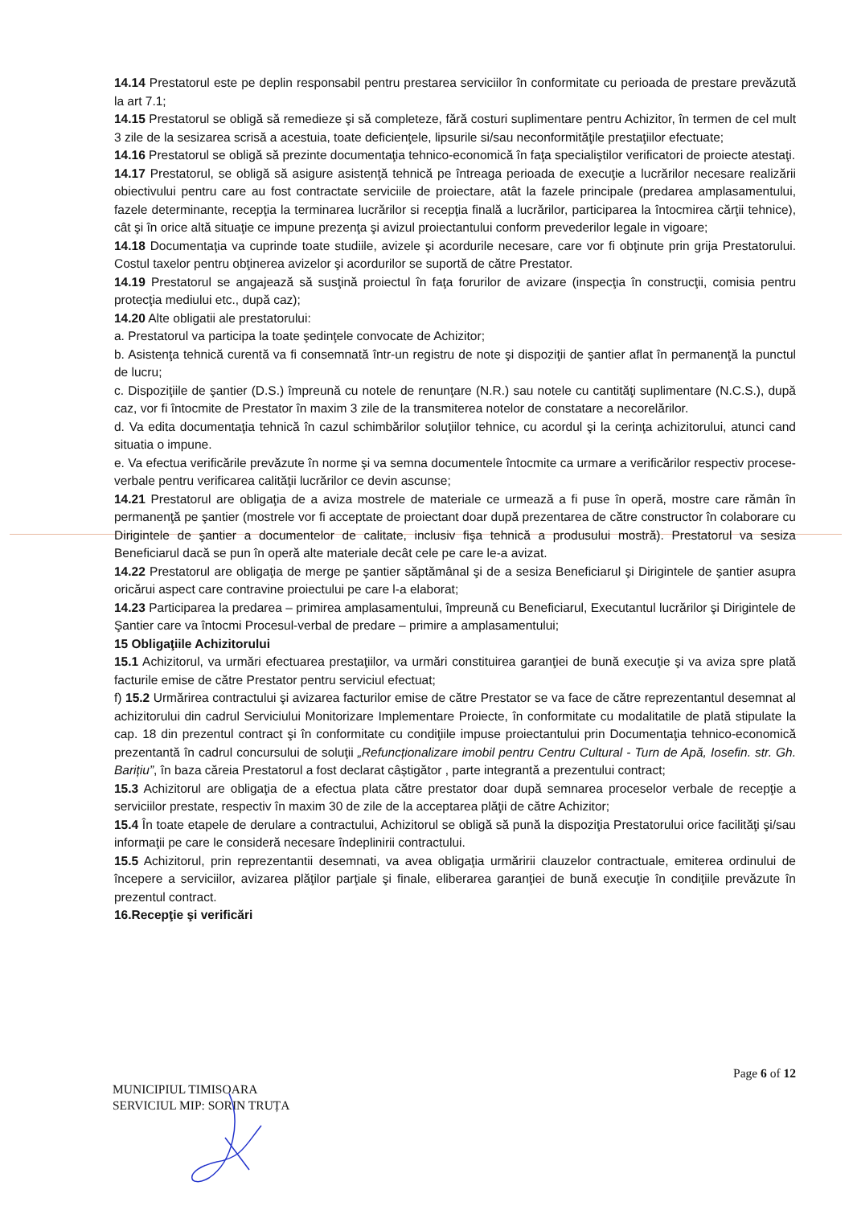14.14 Prestatorul este pe deplin responsabil pentru prestarea serviciilor în conformitate cu perioada de prestare prevăzută la art 7.1;
14.15 Prestatorul se obligă să remedieze şi să completeze, fără costuri suplimentare pentru Achizitor, în termen de cel mult 3 zile de la sesizarea scrisă a acestuia, toate deficienţele, lipsurile si/sau neconformităţile prestaţiilor efectuate;
14.16 Prestatorul se obligă să prezinte documentaţia tehnico-economică în faţa specialiştilor verificatori de proiecte atestaţi.
14.17 Prestatorul, se obligă să asigure asistenţă tehnică pe întreaga perioada de execuţie a lucrărilor necesare realizării obiectivului pentru care au fost contractate serviciile de proiectare, atât la fazele principale (predarea amplasamentului, fazele determinante, recepţia la terminarea lucrărilor si recepţia finală a lucrărilor, participarea la întocmirea cărţii tehnice), cât şi în orice altă situaţie ce impune prezenţa şi avizul proiectantului conform prevederilor legale in vigoare;
14.18 Documentaţia va cuprinde toate studiile, avizele şi acordurile necesare, care vor fi obţinute prin grija Prestatorului. Costul taxelor pentru obţinerea avizelor şi acordurilor se suportă de către Prestator.
14.19 Prestatorul se angajează să susţină proiectul în faţa forurilor de avizare (inspecţia în construcţii, comisia pentru protecţia mediului etc., după caz);
14.20 Alte obligatii ale prestatorului:
a. Prestatorul va participa la toate şedinţele convocate de Achizitor;
b. Asistenţa tehnică curentă va fi consemnată într-un registru de note şi dispoziţii de şantier aflat în permanenţă la punctul de lucru;
c. Dispoziţiile de şantier (D.S.) împreună cu notele de renunţare (N.R.) sau notele cu cantităţi suplimentare (N.C.S.), după caz, vor fi întocmite de Prestator în maxim 3 zile de la transmiterea notelor de constatare a necorelărilor.
d. Va edita documentaţia tehnică în cazul schimbărilor soluţiilor tehnice, cu acordul şi la cerinţa achizitorului, atunci cand situatia o impune.
e. Va efectua verificările prevăzute în norme şi va semna documentele întocmite ca urmare a verificărilor respectiv procese-verbale pentru verificarea calităţii lucrărilor ce devin ascunse;
14.21 Prestatorul are obligaţia de a aviza mostrele de materiale ce urmează a fi puse în operă, mostre care rămân în permanenţă pe şantier (mostrele vor fi acceptate de proiectant doar după prezentarea de către constructor în colaborare cu Dirigintele de şantier a documentelor de calitate, inclusiv fişa tehnică a produsului mostră). Prestatorul va sesiza Beneficiarul dacă se pun în operă alte materiale decât cele pe care le-a avizat.
14.22 Prestatorul are obligaţia de merge pe şantier săptămânal şi de a sesiza Beneficiarul şi Dirigintele de şantier asupra oricărui aspect care contravine proiectului pe care l-a elaborat;
14.23 Participarea la predarea – primirea amplasamentului, împreună cu Beneficiarul, Executantul lucrărilor şi Dirigintele de Şantier care va întocmi Procesul-verbal de predare – primire a amplasamentului;
15 Obligaţiile Achizitorului
15.1 Achizitorul, va urmări efectuarea prestaţiilor, va urmări constituirea garanţiei de bună execuţie şi va aviza spre plată facturile emise de către Prestator pentru serviciul efectuat;
f) 15.2 Urmărirea contractului şi avizarea facturilor emise de către Prestator se va face de către reprezentantul desemnat al achizitorului din cadrul Serviciului Monitorizare Implementare Proiecte, în conformitate cu modalitatile de plată stipulate la cap. 18 din prezentul contract şi în conformitate cu condiţiile impuse proiectantului prin Documentaţia tehnico-economică prezentantă în cadrul concursului de soluţii „Refuncționalizare imobil pentru Centru Cultural - Turn de Apă, Iosefin. str. Gh. Barițiu”, în baza căreia Prestatorul a fost declarat câștigător , parte integrantă a prezentului contract;
15.3 Achizitorul are obligaţia de a efectua plata către prestator doar după semnarea proceselor verbale de recepţie a serviciilor prestate, respectiv în maxim 30 de zile de la acceptarea plăţii de către Achizitor;
15.4 În toate etapele de derulare a contractului, Achizitorul se obligă să pună la dispoziţia Prestatorului orice facilităţi şi/sau informaţii pe care le consideră necesare îndeplinirii contractului.
15.5 Achizitorul, prin reprezentantii desemnati, va avea obligaţia urmăririi clauzelor contractuale, emiterea ordinului de începere a serviciilor, avizarea plăţilor parţiale şi finale, eliberarea garanţiei de bună execuţie în condiţiile prevăzute în prezentul contract.
16.Recepţie şi verificări
Page 6 of 12
MUNICIPIUL TIMISOARA
SERVICIUL MIP: SORIN TRUȚA